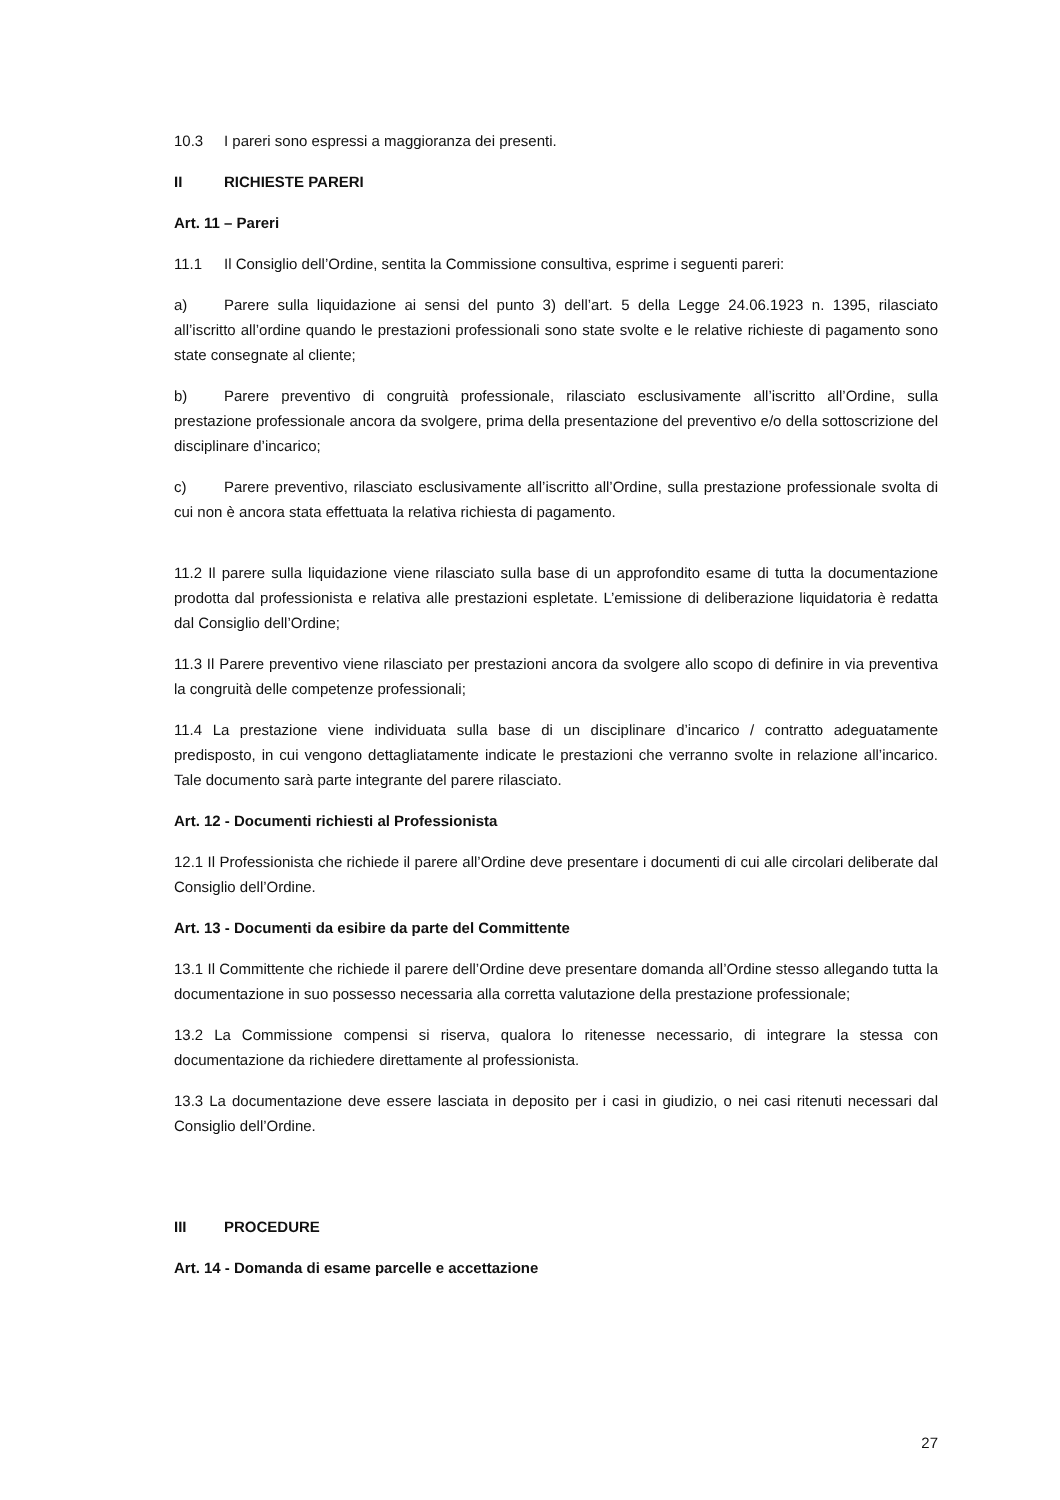10.3 I pareri sono espressi a maggioranza dei presenti.
II RICHIESTE PARERI
Art. 11 – Pareri
11.1 Il Consiglio dell’Ordine, sentita la Commissione consultiva, esprime i seguenti pareri:
a) Parere sulla liquidazione ai sensi del punto 3) dell’art. 5 della Legge 24.06.1923 n. 1395, rilasciato all’iscritto all’ordine quando le prestazioni professionali sono state svolte e le relative richieste di pagamento sono state consegnate al cliente;
b) Parere preventivo di congruità professionale, rilasciato esclusivamente all’iscritto all’Ordine, sulla prestazione professionale ancora da svolgere, prima della presentazione del preventivo e/o della sottoscrizione del disciplinare d’incarico;
c) Parere preventivo, rilasciato esclusivamente all’iscritto all’Ordine, sulla prestazione professionale svolta di cui non è ancora stata effettuata la relativa richiesta di pagamento.
11.2 Il parere sulla liquidazione viene rilasciato sulla base di un approfondito esame di tutta la documentazione prodotta dal professionista e relativa alle prestazioni espletate. L’emissione di deliberazione liquidatoria è redatta dal Consiglio dell’Ordine;
11.3 Il Parere preventivo viene rilasciato per prestazioni ancora da svolgere allo scopo di definire in via preventiva la congruità delle competenze professionali;
11.4 La prestazione viene individuata sulla base di un disciplinare d’incarico / contratto adeguatamente predisposto, in cui vengono dettagliatamente indicate le prestazioni che verranno svolte in relazione all’incarico. Tale documento sarà parte integrante del parere rilasciato.
Art. 12 - Documenti richiesti al Professionista
12.1 Il Professionista che richiede il parere all’Ordine deve presentare i documenti di cui alle circolari deliberate dal Consiglio dell’Ordine.
Art. 13 - Documenti da esibire da parte del Committente
13.1 Il Committente che richiede il parere dell’Ordine deve presentare domanda all’Ordine stesso allegando tutta la documentazione in suo possesso necessaria alla corretta valutazione della prestazione professionale;
13.2 La Commissione compensi si riserva, qualora lo ritenesse necessario, di integrare la stessa con documentazione da richiedere direttamente al professionista.
13.3 La documentazione deve essere lasciata in deposito per i casi in giudizio, o nei casi ritenuti necessari dal Consiglio dell’Ordine.
III PROCEDURE
Art. 14 - Domanda di esame parcelle e accettazione
27